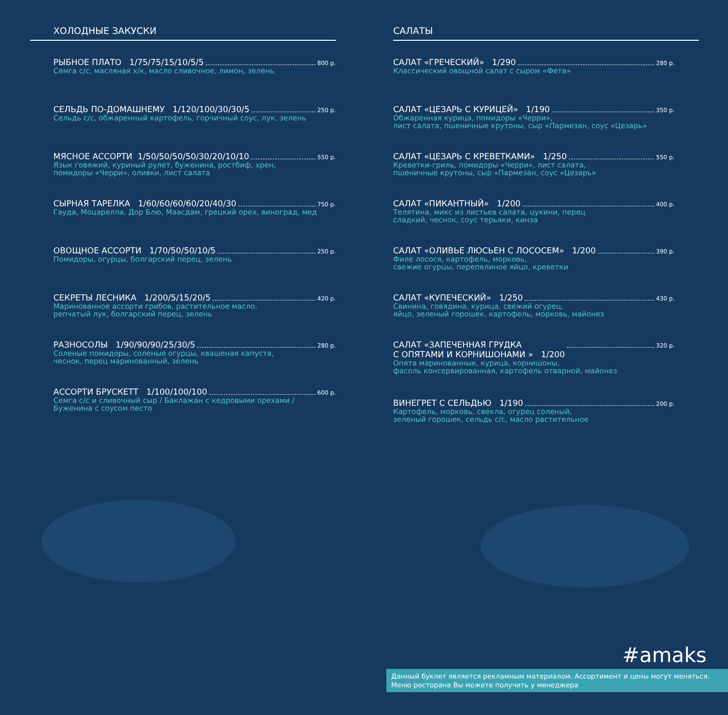ХОЛОДНЫЕ ЗАКУСКИ
РЫБНОЕ ПЛАТО 1/75/75/15/10/5/5 800 р.
Семга с/с, масляная х/к, масло сливочное, лимон, зелень
СЕЛЬДЬ ПО-ДОМАШНЕМУ 1/120/100/30/30/5 250 р.
Сельдь с/с, обжаренный картофель, горчичный соус, лук, зелень
МЯСНОЕ АССОРТИ 1/50/50/50/50/30/20/10/10 550 р.
Язык говяжий, куриный рулет, буженина, ростбиф, хрен,
помидоры «Черри», оливки, лист салата
СЫРНАЯ ТАРЕЛКА 1/60/60/60/60/20/40/30 750 р.
Гауда, Моцарелла, Дор Блю, Маасдам, грецкий орех, виноград, мед
ОВОЩНОЕ АССОРТИ 1/70/50/50/10/5 250 р.
Помидоры, огурцы, болгарский перец, зелень
СЕКРЕТЫ ЛЕСНИКА 1/200/5/15/20/5 420 р.
Маринованное ассорти грибов, растительное масло,
репчатый лук, болгарский перец, зелень
РАЗНОСОЛЫ 1/90/90/90/25/30/5 280 р.
Соленые помидоры, соленые огурцы, квашеная капуста,
чеснок, перец маринованный, зелень
АССОРТИ БРУСКЕТТ 1/100/100/100 600 р.
Семга с/с и сливочный сыр / Баклажан с кедровыми орехами /
Буженина с соусом песто
САЛАТЫ
САЛАТ «ГРЕЧЕСКИЙ» 1/290 280 р.
Классический овощной салат с сыром «Фета»
САЛАТ «ЦЕЗАРЬ С КУРИЦЕЙ» 1/190 350 р.
Обжаренная курица, помидоры «Черри»,
лист салата, пшеничные крутоны, сыр «Пармезан, соус «Цезарь»
САЛАТ «ЦЕЗАРЬ С КРЕВЕТКАМИ» 1/250 550 р.
Креветки-гриль, помидоры «Черри», лист салата,
пшеничные крутоны, сыр «Пармезан, соус «Цезарь»
САЛАТ «ПИКАНТНЫЙ» 1/200 400 р.
Телятина, микс из листьев салата, цукини, перец
сладкий, чеснок, соус терьяки, кинза
САЛАТ «ОЛИВЬЕ ЛЮСЬЕН С ЛОСОСЕМ» 1/200 390 р.
Филе лосося, картофель, морковь,
свежие огурцы, перепелиное яйцо, креветки
САЛАТ «КУПЕЧЕСКИЙ» 1/250 430 р.
Свинина, говядина, курица, свежий огурец,
яйцо, зеленый горошек, картофель, морковь, майонез
САЛАТ «ЗАПЕЧЕННАЯ ГРУДКА
С ОПЯТАМИ И КОРНИШОНАМИ » 1/200 320 р.
Опята маринованные, курица, корнишоны,
фасоль консервированная, картофель отварной, майонез
ВИНЕГРЕТ С СЕЛЬДЬЮ 1/190 200 р.
Картофель, морковь, свекла, огурец соленый,
зеленый горошек, сельдь с/с, масло растительное
#amaks
Данный буклет является рекламным материалом. Ассортимент и цены могут меняться.
Меню ресторана Вы можете получить у менеджера